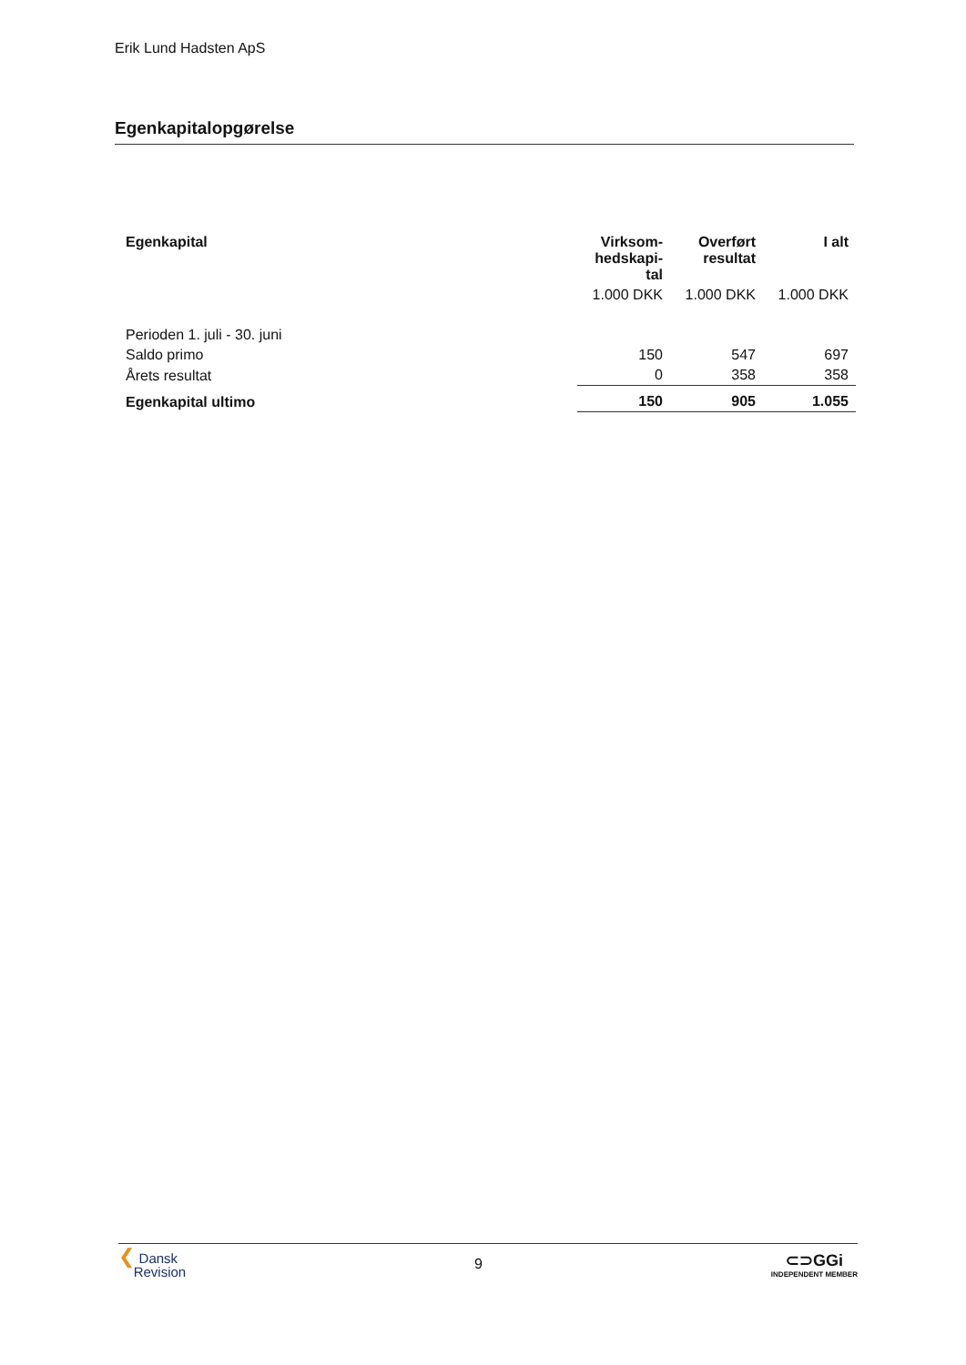Erik Lund Hadsten ApS
Egenkapitalopgørelse
| Egenkapital | Virksom- hedskapi- tal | Overført resultat | I alt |
| --- | --- | --- | --- |
| | 1.000 DKK | 1.000 DKK | 1.000 DKK |
| Perioden 1. juli - 30. juni | | | |
| Saldo primo | 150 | 547 | 697 |
| Årets resultat | 0 | 358 | 358 |
| Egenkapital ultimo | 150 | 905 | 1.055 |
❮ Dansk
Revision
9
⊂⊃GGi
INDEPENDENT MEMBER